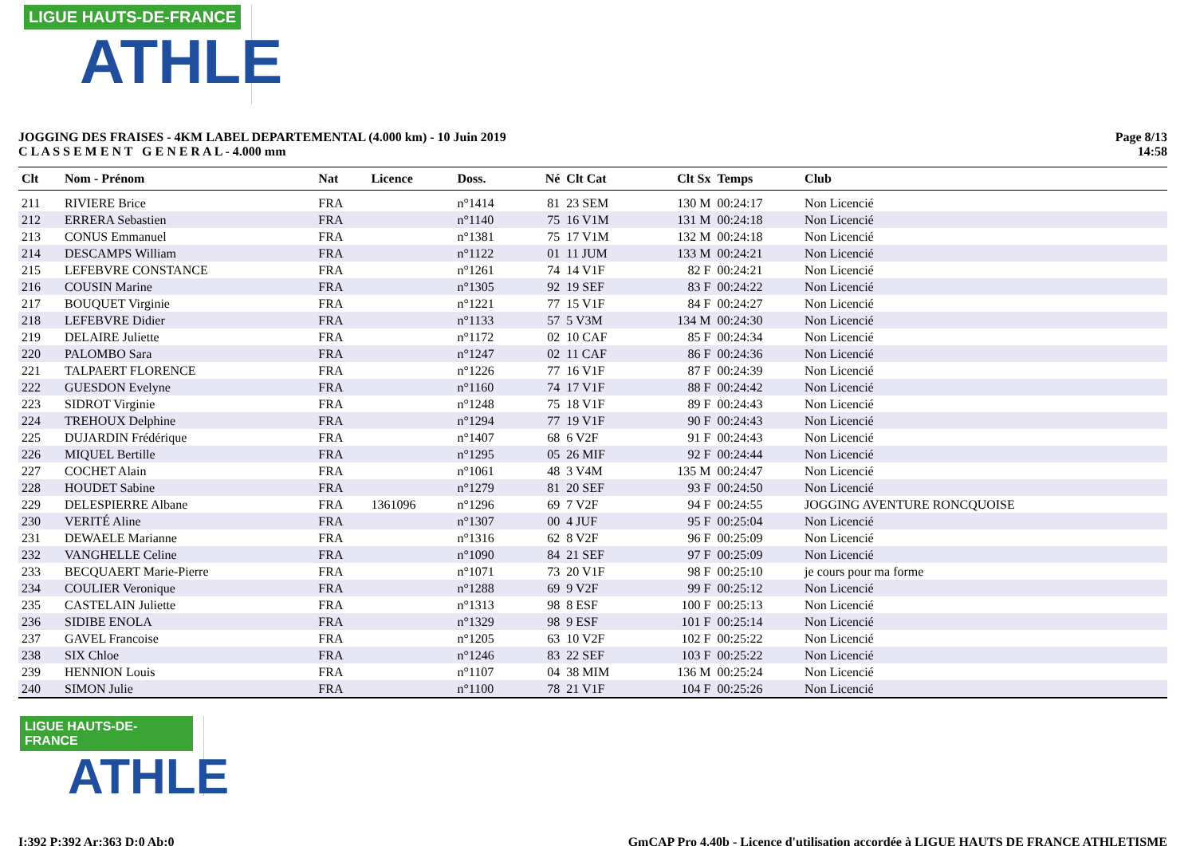LIGUE HAUTS-DE-FRANCE
ATHLE
JOGGING DES FRAISES - 4KM LABEL DEPARTEMENTAL (4.000 km) - 10 Juin 2019
C L A S S E M E N T G E N E R A L - 4.000 mm
Page 8/13
14:58
| Clt | Nom - Prénom | Nat | Licence | Doss. | Né | Clt Cat | Clt Sx | Temps | Club |
| --- | --- | --- | --- | --- | --- | --- | --- | --- | --- |
| 211 | RIVIERE Brice | FRA | | n°1414 | 81 | 23 SEM | 130 M | 00:24:17 | Non Licencié |
| 212 | ERRERA Sebastien | FRA | | n°1140 | 75 | 16 V1M | 131 M | 00:24:18 | Non Licencié |
| 213 | CONUS Emmanuel | FRA | | n°1381 | 75 | 17 V1M | 132 M | 00:24:18 | Non Licencié |
| 214 | DESCAMPS William | FRA | | n°1122 | 01 | 11 JUM | 133 M | 00:24:21 | Non Licencié |
| 215 | LEFEBVRE CONSTANCE | FRA | | n°1261 | 74 | 14 V1F | 82 F | 00:24:21 | Non Licencié |
| 216 | COUSIN Marine | FRA | | n°1305 | 92 | 19 SEF | 83 F | 00:24:22 | Non Licencié |
| 217 | BOUQUET Virginie | FRA | | n°1221 | 77 | 15 V1F | 84 F | 00:24:27 | Non Licencié |
| 218 | LEFEBVRE Didier | FRA | | n°1133 | 57 | 5 V3M | 134 M | 00:24:30 | Non Licencié |
| 219 | DELAIRE Juliette | FRA | | n°1172 | 02 | 10 CAF | 85 F | 00:24:34 | Non Licencié |
| 220 | PALOMBO Sara | FRA | | n°1247 | 02 | 11 CAF | 86 F | 00:24:36 | Non Licencié |
| 221 | TALPAERT FLORENCE | FRA | | n°1226 | 77 | 16 V1F | 87 F | 00:24:39 | Non Licencié |
| 222 | GUESDON Evelyne | FRA | | n°1160 | 74 | 17 V1F | 88 F | 00:24:42 | Non Licencié |
| 223 | SIDROT Virginie | FRA | | n°1248 | 75 | 18 V1F | 89 F | 00:24:43 | Non Licencié |
| 224 | TREHOUX Delphine | FRA | | n°1294 | 77 | 19 V1F | 90 F | 00:24:43 | Non Licencié |
| 225 | DUJARDIN Frédérique | FRA | | n°1407 | 68 | 6 V2F | 91 F | 00:24:43 | Non Licencié |
| 226 | MIQUEL Bertille | FRA | | n°1295 | 05 | 26 MIF | 92 F | 00:24:44 | Non Licencié |
| 227 | COCHET Alain | FRA | | n°1061 | 48 | 3 V4M | 135 M | 00:24:47 | Non Licencié |
| 228 | HOUDET Sabine | FRA | | n°1279 | 81 | 20 SEF | 93 F | 00:24:50 | Non Licencié |
| 229 | DELESPIERRE Albane | FRA | 1361096 | n°1296 | 69 | 7 V2F | 94 F | 00:24:55 | JOGGING AVENTURE RONCQUOISE |
| 230 | VERITÉ Aline | FRA | | n°1307 | 00 | 4 JUF | 95 F | 00:25:04 | Non Licencié |
| 231 | DEWAELE Marianne | FRA | | n°1316 | 62 | 8 V2F | 96 F | 00:25:09 | Non Licencié |
| 232 | VANGHELLE Celine | FRA | | n°1090 | 84 | 21 SEF | 97 F | 00:25:09 | Non Licencié |
| 233 | BECQUAERT Marie-Pierre | FRA | | n°1071 | 73 | 20 V1F | 98 F | 00:25:10 | je cours pour ma forme |
| 234 | COULIER Veronique | FRA | | n°1288 | 69 | 9 V2F | 99 F | 00:25:12 | Non Licencié |
| 235 | CASTELAIN Juliette | FRA | | n°1313 | 98 | 8 ESF | 100 F | 00:25:13 | Non Licencié |
| 236 | SIDIBE ENOLA | FRA | | n°1329 | 98 | 9 ESF | 101 F | 00:25:14 | Non Licencié |
| 237 | GAVEL Francoise | FRA | | n°1205 | 63 | 10 V2F | 102 F | 00:25:22 | Non Licencié |
| 238 | SIX Chloe | FRA | | n°1246 | 83 | 22 SEF | 103 F | 00:25:22 | Non Licencié |
| 239 | HENNION Louis | FRA | | n°1107 | 04 | 38 MIM | 136 M | 00:25:24 | Non Licencié |
| 240 | SIMON Julie | FRA | | n°1100 | 78 | 21 V1F | 104 F | 00:25:26 | Non Licencié |
LIGUE HAUTS-DE-FRANCE
ATHLE
I:392 P:392 Ar:363 D:0 Ab:0 GmCAP Pro 4.40b - Licence d'utilisation accordée à LIGUE HAUTS DE FRANCE ATHLETISME